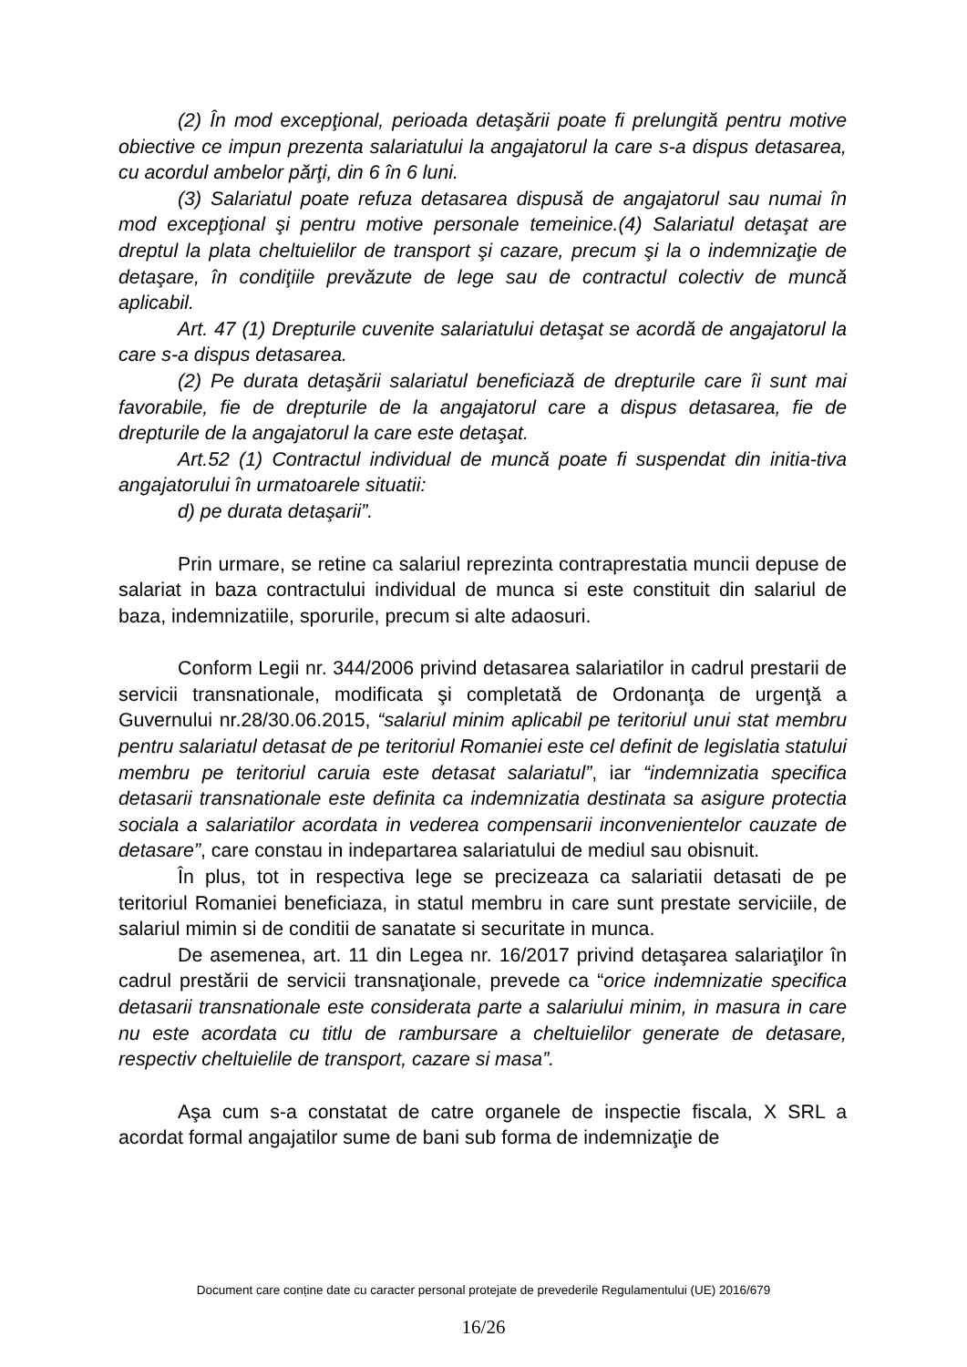(2) În mod excepţional, perioada detaşării poate fi prelungită pentru motive obiective ce impun prezenta salariatului la angajatorul la care s-a dispus detasarea, cu acordul ambelor părţi, din 6 în 6 luni.
(3) Salariatul poate refuza detasarea dispusă de angajatorul sau numai în mod excepţional şi pentru motive personale temeinice.(4) Salariatul detaşat are dreptul la plata cheltuielilor de transport şi cazare, precum şi la o indemnizaţie de detaşare, în condiţiile prevăzute de lege sau de contractul colectiv de muncă aplicabil.
Art. 47 (1) Drepturile cuvenite salariatului detaşat se acordă de angajatorul la care s-a dispus detasarea.
(2) Pe durata detaşării salariatul beneficiază de drepturile care îi sunt mai favorabile, fie de drepturile de la angajatorul care a dispus detasarea, fie de drepturile de la angajatorul la care este detaşat.
Art.52 (1) Contractul individual de muncă poate fi suspendat din initia-tiva angajatorului în urmatoarele situatii:
d) pe durata detaşarii”.
Prin urmare, se retine ca salariul reprezinta contraprestatia muncii depuse de salariat in baza contractului individual de munca si este constituit din salariul de baza, indemnizatiile, sporurile, precum si alte adaosuri.
Conform Legii nr. 344/2006 privind detasarea salariatilor in cadrul prestarii de servicii transnationale, modificata şi completată de Ordonanţa de urgenţă a Guvernului nr.28/30.06.2015, “salariul minim aplicabil pe teritoriul unui stat membru pentru salariatul detasat de pe teritoriul Romaniei este cel definit de legislatia statului membru pe teritoriul caruia este detasat salariatul”, iar “indemnizatia specifica detasarii transnationale este definita ca indemnizatia destinata sa asigure protectia sociala a salariatilor acordata in vederea compensarii inconvenientelor cauzate de detasare”, care constau in indepartarea salariatului de mediul sau obisnuit.
În plus, tot in respectiva lege se precizeaza ca salariatii detasati de pe teritoriul Romaniei beneficiaza, in statul membru in care sunt prestate serviciile, de salariul mimin si de conditii de sanatate si securitate in munca.
De asemenea, art. 11 din Legea nr. 16/2017 privind detaşarea salariaţilor în cadrul prestării de servicii transnaţionale, prevede ca “orice indemnizatie specifica detasarii transnationale este considerata parte a salariului minim, in masura in care nu este acordata cu titlu de rambursare a cheltuielilor generate de detasare, respectiv cheltuielile de transport, cazare si masa”.
Aşa cum s-a constatat de catre organele de inspectie fiscala, X SRL a acordat formal angajatilor sume de bani sub forma de indemnizaţie de
Document care conține date cu caracter personal protejate de prevederile Regulamentului (UE) 2016/679
16/26